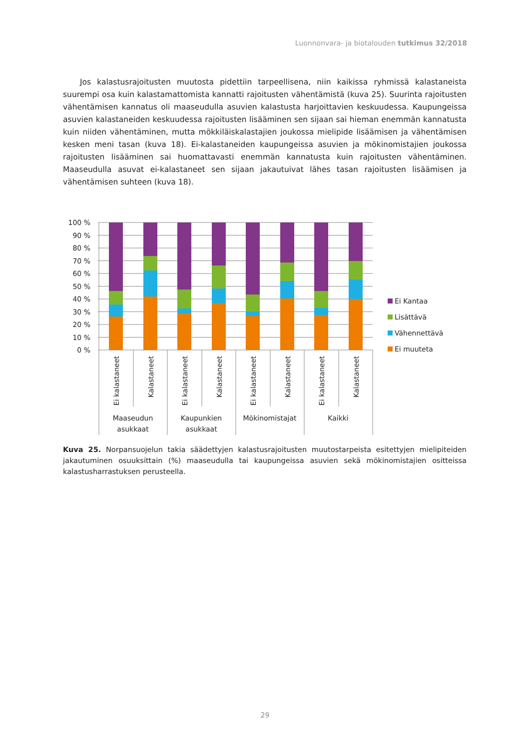Luonnonvara- ja biotalouden tutkimus 32/2018
Jos kalastusrajoitusten muutosta pidettiin tarpeellisena, niin kaikissa ryhmissä kalastaneista suurempi osa kuin kalastamattomista kannatti rajoitusten vähentämistä (kuva 25). Suurinta rajoitusten vähentämisen kannatus oli maaseudulla asuvien kalastusta harjoittavien keskuudessa. Kaupungeissa asuvien kalastaneiden keskuudessa rajoitusten lisääminen sen sijaan sai hieman enemmän kannatusta kuin niiden vähentäminen, mutta mökkiläiskalastajien joukossa mielipide lisäämisen ja vähentämisen kesken meni tasan (kuva 18). Ei-kalastaneiden kaupungeissa asuvien ja mökinomistajien joukossa rajoitusten lisääminen sai huomattavasti enemmän kannatusta kuin rajoitusten vähentäminen. Maaseudulla asuvat ei-kalastaneet sen sijaan jakautuivat lähes tasan rajoitusten lisäämisen ja vähentämisen suhteen (kuva 18).
100 %
90 %
80 %
70 %
60 %
50 %
40 %
30 %
20 %
10 %
0 %
Ei kalastaneet
Kalastaneet
Ei kalastaneet
Kalastaneet
Ei kalastaneet
Kalastaneet
Ei kalastaneet
Kalastaneet
Maaseudun
asukkaat
Kaupunkien
asukkaat
Mökinomistajat
Kaikki
Ei Kantaa
Lisättävä
Vähennettävä
Ei muuteta
Kuva 25. Norpansuojelun takia säädettyjen kalastusrajoitusten muutostarpeista esitettyjen mielipiteiden jakautuminen osuuksittain (%) maaseudulla tai kaupungeissa asuvien sekä mökinomistajien ositteissa kalastusharrastuksen perusteella.
29